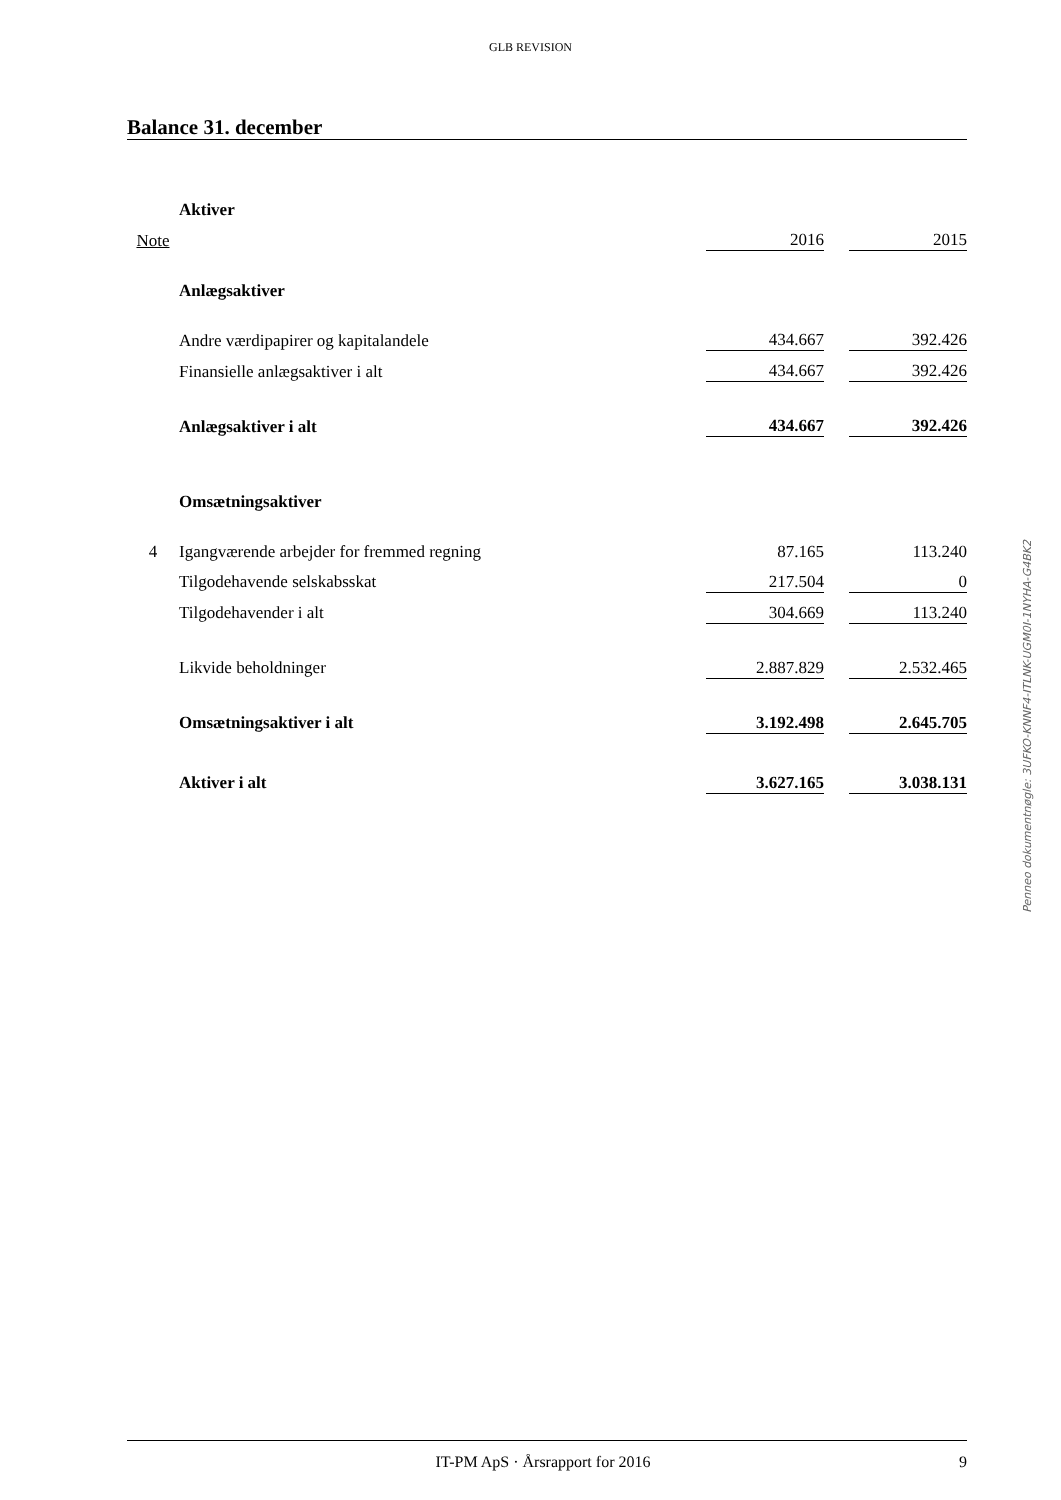GLB REVISION
Balance 31. december
| | Aktiver | | | |
| Note | | 2016 | | 2015 |
| | Anlægsaktiver | | | |
| | Andre værdipapirer og kapitalandele | 434.667 | | 392.426 |
| | Finansielle anlægsaktiver i alt | 434.667 | | 392.426 |
| | Anlægsaktiver i alt | 434.667 | | 392.426 |
| | Omsætningsaktiver | | | |
| 4 | Igangværende arbejder for fremmed regning | 87.165 | | 113.240 |
| | Tilgodehavende selskabsskat | 217.504 | | 0 |
| | Tilgodehavender i alt | 304.669 | | 113.240 |
| | Likvide beholdninger | 2.887.829 | | 2.532.465 |
| | Omsætningsaktiver i alt | 3.192.498 | | 2.645.705 |
| | Aktiver i alt | 3.627.165 | | 3.038.131 |
Penneo dokumentnøgle: 3UFKO-KNNF4-ITLNK-UGM0I-1NYHA-G4BK2
IT-PM ApS · Årsrapport for 2016 9